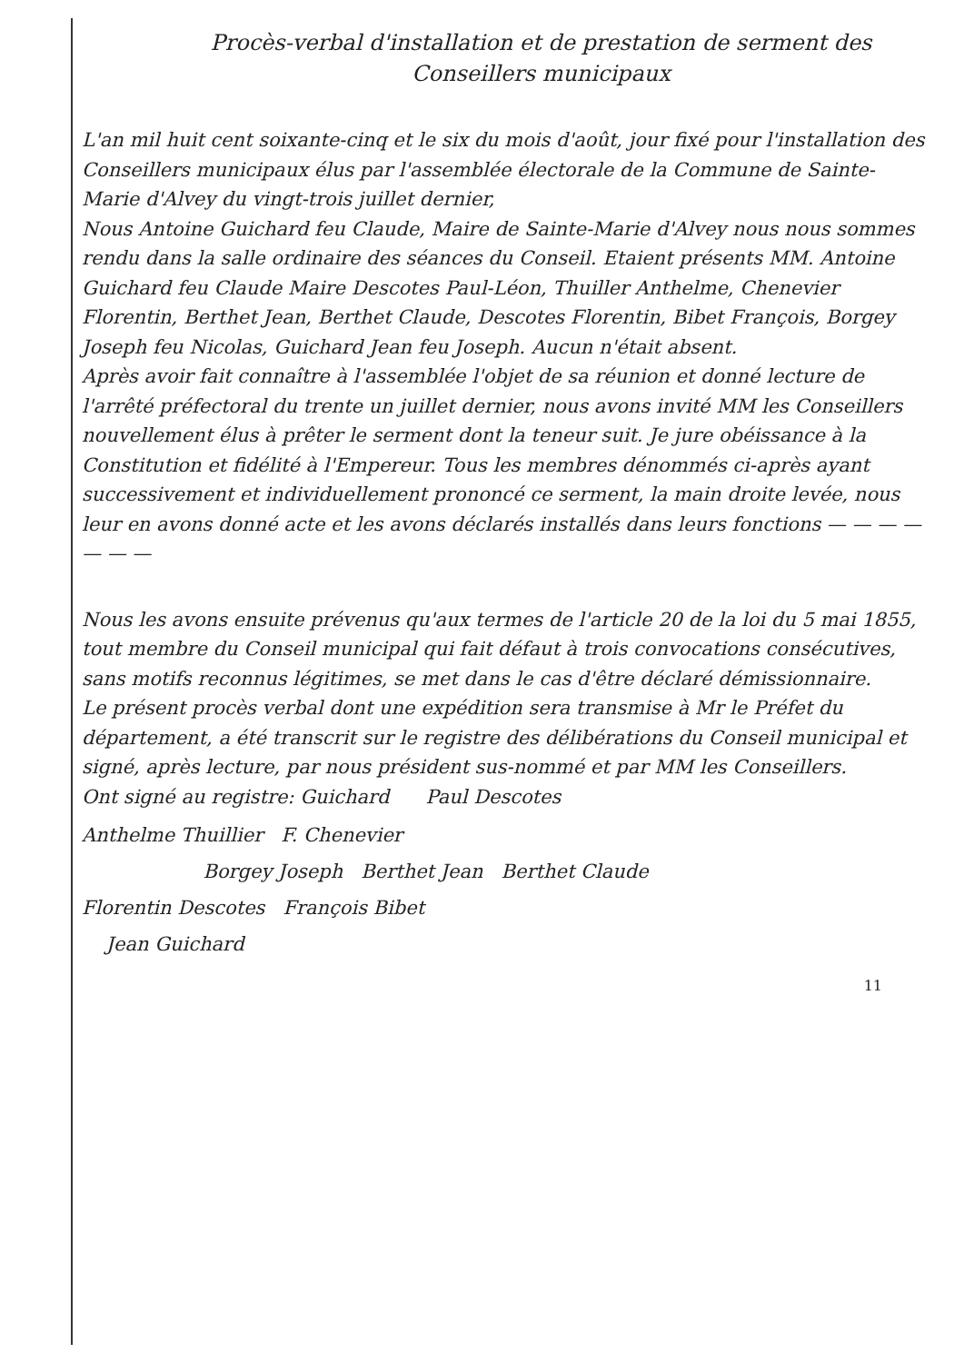Procès-verbal d'installation et de prestation de serment des Conseillers municipaux
L'an mil huit cent soixante-cinq et le six du mois d'août, jour fixé pour l'installation des Conseillers municipaux élus par l'assemblée électorale de la Commune de Sainte-Marie d'Alvey du vingt-trois juillet dernier,
Nous Antoine Guichard feu Claude, Maire de Sainte-Marie d'Alvey nous nous sommes rendu dans la salle ordinaire des séances du Conseil. Etaient présents MM. Antoine Guichard feu Claude Maire Descotes Paul-Léon, Thuiller Anthelme, Chenevier Florentin, Berthet Jean, Berthet Claude, Descotes Florentin, Bibet François, Borgey Joseph feu Nicolas, Guichard Jean feu Joseph. Aucun n'était absent.
Après avoir fait connaître à l'assemblée l'objet de sa réunion et donné lecture de l'arrêté préfectoral du trente un juillet dernier, nous avons invité MM les Conseillers nouvellement élus à prêter le serment dont la teneur suit. Je jure obéissance à la Constitution et fidélité à l'Empereur. Tous les membres dénommés ci-après ayant successivement et individuellement prononcé ce serment, la main droite levée, nous leur en avons donné acte et les avons déclarés installés dans leurs fonctions — — — — — — —
Nous les avons ensuite prévenus qu'aux termes de l'article 20 de la loi du 5 mai 1855, tout membre du Conseil municipal qui fait défaut à trois convocations consécutives, sans motifs reconnus légitimes, se met dans le cas d'être déclaré démissionnaire.
Le présent procès verbal dont une expédition sera transmise à Mr le Préfet du département, a été transcrit sur le registre des délibérations du Conseil municipal et signé, après lecture, par nous président sus-nommé et par MM les Conseillers.
Ont signé au registre: Guichard Paul Descotes
Anthelme Thuillier F. Chenevier
Borgey Joseph Berthet Jean Berthet Claude
Florentin Descotes François Bibet
Jean Guichard
11